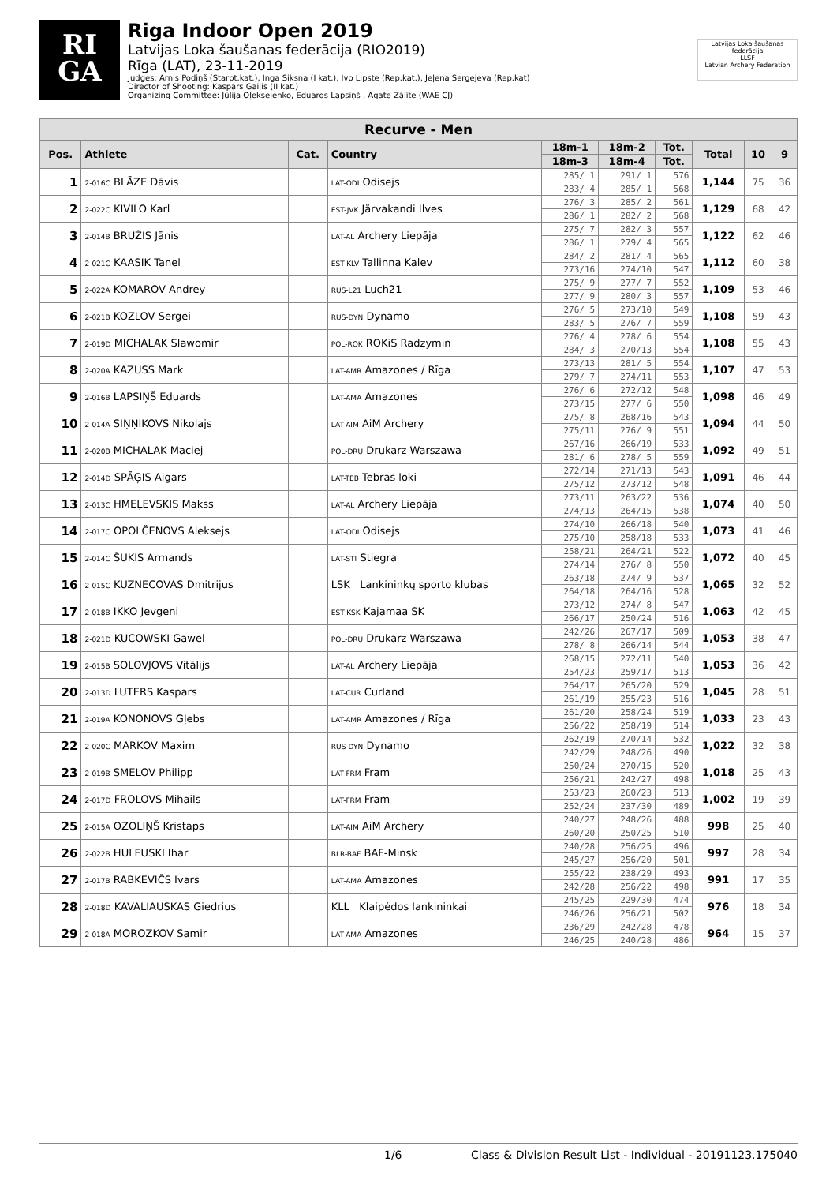RI
GA
Riga Indoor Open 2019
Latvijas Loka šaušanas federācija (RIO2019)
Rīga (LAT), 23-11-2019
Judges: Arnis Podiņš (Starpt.kat.), Inga Siksna (I kat.), Ivo Lipste (Rep.kat.), Jeļena Sergejeva (Rep.kat)
Director of Shooting: Kaspars Gailis (II kat.)
Organizing Committee: Jūlija Oļeksejenko, Eduards Lapsiņš , Agate Zālīte (WAE CJ)
Latvijas Loka šaušanas federācija
LLŠF
Latvian Archery Federation
| Recurve - Men | | | | | | | | | |
| Pos. | Athlete | Cat. | Country | 18m-1 | 18m-2 | Tot. | Total | 10 | 9 |
| | | | | 18m-3 | 18m-4 | Tot. | | | |
| 1 | 2-016C BLĀZE Dāvis | | LAT-ODI Odisejs | 285/ 1 | 291/ 1 | 576 | 1,144 | 75 | 36 |
| | | | | 283/ 4 | 285/ 1 | 568 | | | |
| 2 | 2-022C KIVILO Karl | | EST-JVK Järvakandi Ilves | 276/ 3 | 285/ 2 | 561 | 1,129 | 68 | 42 |
| | | | | 286/ 1 | 282/ 2 | 568 | | | |
| 3 | 2-014B BRUŽIS Jānis | | LAT-AL Archery Liepāja | 275/ 7 | 282/ 3 | 557 | 1,122 | 62 | 46 |
| | | | | 286/ 1 | 279/ 4 | 565 | | | |
| 4 | 2-021C KAASIK Tanel | | EST-KLV Tallinna Kalev | 284/ 2 | 281/ 4 | 565 | 1,112 | 60 | 38 |
| | | | | 273/16 | 274/10 | 547 | | | |
| 5 | 2-022A KOMAROV Andrey | | RUS-L21 Luch21 | 275/ 9 | 277/ 7 | 552 | 1,109 | 53 | 46 |
| | | | | 277/ 9 | 280/ 3 | 557 | | | |
| 6 | 2-021B KOZLOV Sergei | | RUS-DYN Dynamo | 276/ 5 | 273/10 | 549 | 1,108 | 59 | 43 |
| | | | | 283/ 5 | 276/ 7 | 559 | | | |
| 7 | 2-019D MICHALAK Slawomir | | POL-ROK ROKiS Radzymin | 276/ 4 | 278/ 6 | 554 | 1,108 | 55 | 43 |
| | | | | 284/ 3 | 270/13 | 554 | | | |
| 8 | 2-020A KAZUSS Mark | | LAT-AMR Amazones / Rīga | 273/13 | 281/ 5 | 554 | 1,107 | 47 | 53 |
| | | | | 279/ 7 | 274/11 | 553 | | | |
| 9 | 2-016B LAPSIŅŠ Eduards | | LAT-AMA Amazones | 276/ 6 | 272/12 | 548 | 1,098 | 46 | 49 |
| | | | | 273/15 | 277/ 6 | 550 | | | |
| 10 | 2-014A SIŅŅIKOVS Nikolajs | | LAT-AIM AiM Archery | 275/ 8 | 268/16 | 543 | 1,094 | 44 | 50 |
| | | | | 275/11 | 276/ 9 | 551 | | | |
| 11 | 2-020B MICHALAK Maciej | | POL-DRU Drukarz Warszawa | 267/16 | 266/19 | 533 | 1,092 | 49 | 51 |
| | | | | 281/ 6 | 278/ 5 | 559 | | | |
| 12 | 2-014D SPĀĢIS Aigars | | LAT-TEB Tebras loki | 272/14 | 271/13 | 543 | 1,091 | 46 | 44 |
| | | | | 275/12 | 273/12 | 548 | | | |
| 13 | 2-013C HMEĻEVSKIS Makss | | LAT-AL Archery Liepāja | 273/11 | 263/22 | 536 | 1,074 | 40 | 50 |
| | | | | 274/13 | 264/15 | 538 | | | |
| 14 | 2-017C OPOLČENOVS Aleksejs | | LAT-ODI Odisejs | 274/10 | 266/18 | 540 | 1,073 | 41 | 46 |
| | | | | 275/10 | 258/18 | 533 | | | |
| 15 | 2-014C ŠUKIS Armands | | LAT-STI Stiegra | 258/21 | 264/21 | 522 | 1,072 | 40 | 45 |
| | | | | 274/14 | 276/ 8 | 550 | | | |
| 16 | 2-015C KUZNECOVAS Dmitrijus | | LSK Lankininkų sporto klubas | 263/18 | 274/ 9 | 537 | 1,065 | 32 | 52 |
| | | | | 264/18 | 264/16 | 528 | | | |
| 17 | 2-018B IKKO Jevgeni | | EST-KSK Kajamaa SK | 273/12 | 274/ 8 | 547 | 1,063 | 42 | 45 |
| | | | | 266/17 | 250/24 | 516 | | | |
| 18 | 2-021D KUCOWSKI Gawel | | POL-DRU Drukarz Warszawa | 242/26 | 267/17 | 509 | 1,053 | 38 | 47 |
| | | | | 278/ 8 | 266/14 | 544 | | | |
| 19 | 2-015B SOLOVJOVS Vitālijs | | LAT-AL Archery Liepāja | 268/15 | 272/11 | 540 | 1,053 | 36 | 42 |
| | | | | 254/23 | 259/17 | 513 | | | |
| 20 | 2-013D LUTERS Kaspars | | LAT-CUR Curland | 264/17 | 265/20 | 529 | 1,045 | 28 | 51 |
| | | | | 261/19 | 255/23 | 516 | | | |
| 21 | 2-019A KONONOVS Gļebs | | LAT-AMR Amazones / Rīga | 261/20 | 258/24 | 519 | 1,033 | 23 | 43 |
| | | | | 256/22 | 258/19 | 514 | | | |
| 22 | 2-020C MARKOV Maxim | | RUS-DYN Dynamo | 262/19 | 270/14 | 532 | 1,022 | 32 | 38 |
| | | | | 242/29 | 248/26 | 490 | | | |
| 23 | 2-019B SMELOV Philipp | | LAT-FRM Fram | 250/24 | 270/15 | 520 | 1,018 | 25 | 43 |
| | | | | 256/21 | 242/27 | 498 | | | |
| 24 | 2-017D FROLOVS Mihails | | LAT-FRM Fram | 253/23 | 260/23 | 513 | 1,002 | 19 | 39 |
| | | | | 252/24 | 237/30 | 489 | | | |
| 25 | 2-015A OZOLIŅŠ Kristaps | | LAT-AIM AiM Archery | 240/27 | 248/26 | 488 | 998 | 25 | 40 |
| | | | | 260/20 | 250/25 | 510 | | | |
| 26 | 2-022B HULEUSKI Ihar | | BLR-BAF BAF-Minsk | 240/28 | 256/25 | 496 | 997 | 28 | 34 |
| | | | | 245/27 | 256/20 | 501 | | | |
| 27 | 2-017B RABKEVIČS Ivars | | LAT-AMA Amazones | 255/22 | 238/29 | 493 | 991 | 17 | 35 |
| | | | | 242/28 | 256/22 | 498 | | | |
| 28 | 2-018D KAVALIAUSKAS Giedrius | | KLL Klaipėdos lankininkai | 245/25 | 229/30 | 474 | 976 | 18 | 34 |
| | | | | 246/26 | 256/21 | 502 | | | |
| 29 | 2-018A MOROZKOV Samir | | LAT-AMA Amazones | 236/29 | 242/28 | 478 | 964 | 15 | 37 |
| | | | | 246/25 | 240/28 | 486 | | | |
1/6 Class & Division Result List - Individual - 20191123.175040